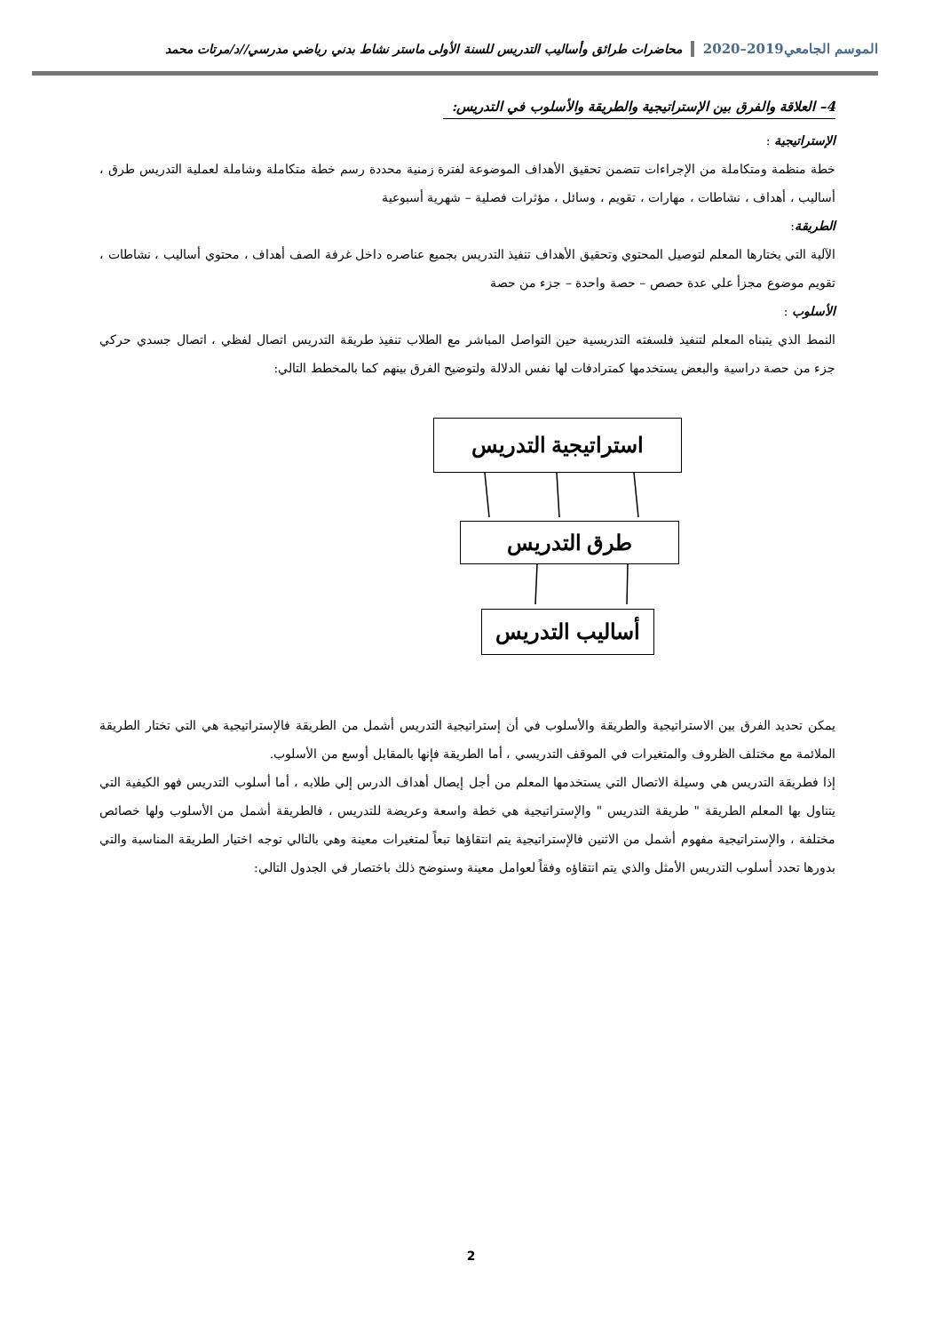الموسم الجامعي2019–2020
محاضرات طرائق وأساليب التدريس للسنة الأولى ماستر نشاط بدني رياضي مدرسي//د/مرتات محمد
4– العلاقة والفرق بين الإستراتيجية والطريقة والأسلوب في التدريس:
الإستراتيجية :
خطة منظمة ومتكاملة من الإجراءات تتضمن تحقيق الأهداف الموضوعة لفترة زمنية محددة رسم خطة متكاملة وشاملة لعملية التدريس طرق ، أساليب ، أهداف ، نشاطات ، مهارات ، تقويم ، وسائل ، مؤثرات فصلية – شهرية أسبوعية
الطريقة:
الآلية التي يختارها المعلم لتوصيل المحتوي وتحقيق الأهداف تنفيذ التدريس بجميع عناصره داخل غرفة الصف أهداف ، محتوي أساليب ، نشاطات ، تقويم موضوع مجزأ علي عدة حصص – حصة واحدة – جزء من حصة
الأسلوب :
النمط الذي يتبناه المعلم لتنفيذ فلسفته التدريسية حين التواصل المباشر مع الطلاب تنفيذ طريقة التدريس اتصال لفظي ، اتصال جسدي حركي جزء من حصة دراسية والبعض يستخدمها كمترادفات لها نفس الدلالة ولتوضيح الفرق بينهم كما بالمخطط التالي:
استراتيجية التدريس
طرق التدريس
أساليب التدريس
يمكن تحديد الفرق بين الاستراتيجية والطريقة والأسلوب في أن إستراتيجية التدريس أشمل من الطريقة فالإستراتيجية هي التي تختار الطريقة الملائمة مع مختلف الظروف والمتغيرات في الموقف التدريسي ، أما الطريقة فإنها بالمقابل أوسع من الأسلوب.
إذا فطريقة التدريس هي وسيلة الاتصال التي يستخدمها المعلم من أجل إيصال أهداف الدرس إلي طلابه ، أما أسلوب التدريس فهو الكيفية التي يتناول بها المعلم الطريقة " طريقة التدريس " والإستراتيجية هي خطة واسعة وعريضة للتدريس ، فالطريقة أشمل من الأسلوب ولها خصائص مختلفة ، والإستراتيجية مفهوم أشمل من الاثنين فالإستراتيجية يتم انتقاؤها تبعاً لمتغيرات معينة وهي بالتالي توجه اختيار الطريقة المناسبة والتي بدورها تحدد أسلوب التدريس الأمثل والذي يتم انتقاؤه وفقاً لعوامل معينة وسنوضح ذلك باختصار في الجدول التالي:
2